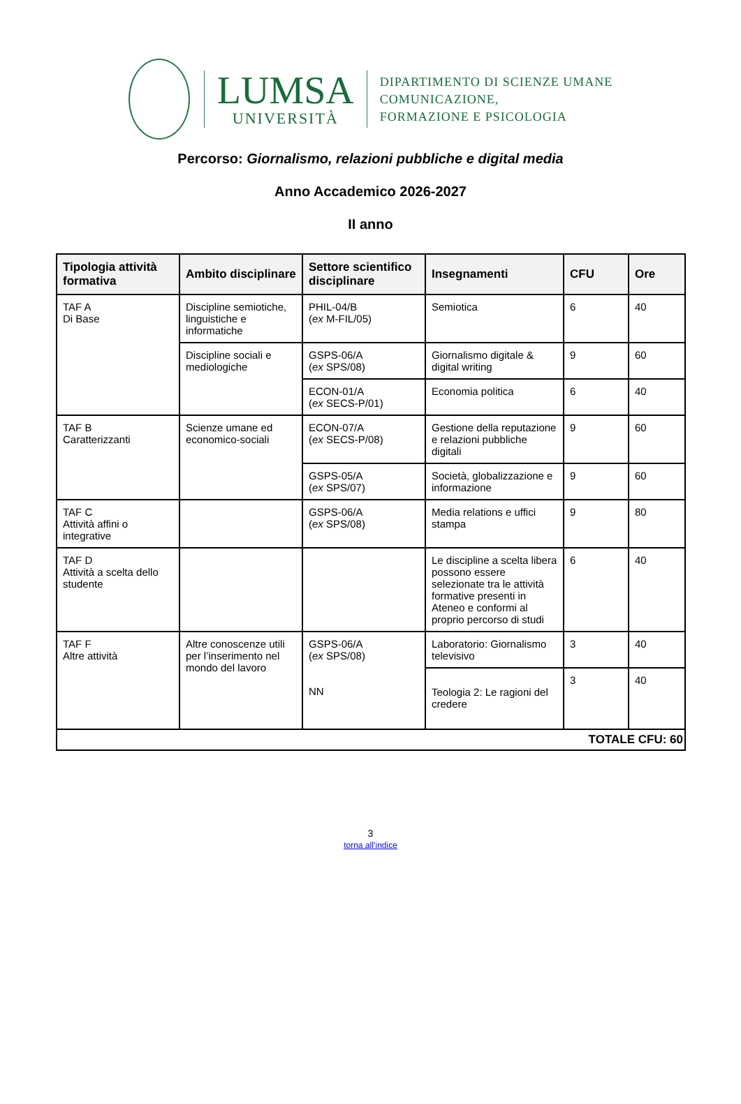LUMSA
UNIVERSITÀ
DIPARTIMENTO DI SCIENZE UMANE
COMUNICAZIONE,
FORMAZIONE E PSICOLOGIA
Percorso: Giornalismo, relazioni pubbliche e digital media
Anno Accademico 2026-2027
II anno
| Tipologia attività formativa | Ambito disciplinare | Settore scientifico disciplinare | Insegnamenti | CFU | Ore |
| --- | --- | --- | --- | --- | --- |
| TAF A Di Base | Discipline semiotiche, linguistiche e informatiche | PHIL-04/B ( ex M-FIL/05) | Semiotica | 6 | 40 |
| | Discipline sociali e mediologiche | GSPS-06/A ( ex SPS/08) | Giornalismo digitale & digital writing | 9 | 60 |
| | | ECON-01/A ( ex SECS-P/01) | Economia politica | 6 | 40 |
| TAF B Caratterizzanti | Scienze umane ed economico-sociali | ECON-07/A ( ex SECS-P/08) | Gestione della reputazione e relazioni pubbliche digitali | 9 | 60 |
| | | GSPS-05/A ( ex SPS/07) | Società, globalizzazione e informazione | 9 | 60 |
| TAF C Attività affini o integrative | | GSPS-06/A ( ex SPS/08) | Media relations e uffici stampa | 9 | 80 |
| TAF D Attività a scelta dello studente | | | Le discipline a scelta libera possono essere selezionate tra le attività formative presenti in Ateneo e conformi al proprio percorso di studi | 6 | 40 |
| TAF F Altre attività | Altre conoscenze utili per l’inserimento nel mondo del lavoro | GSPS-06/A ( ex SPS/08) NN | Laboratorio: Giornalismo televisivo | 3 | 40 |
| | | | Teologia 2: Le ragioni del credere | 3 | 40 |
| TOTALE CFU: 60 | | | | | |
3
torna all’indice